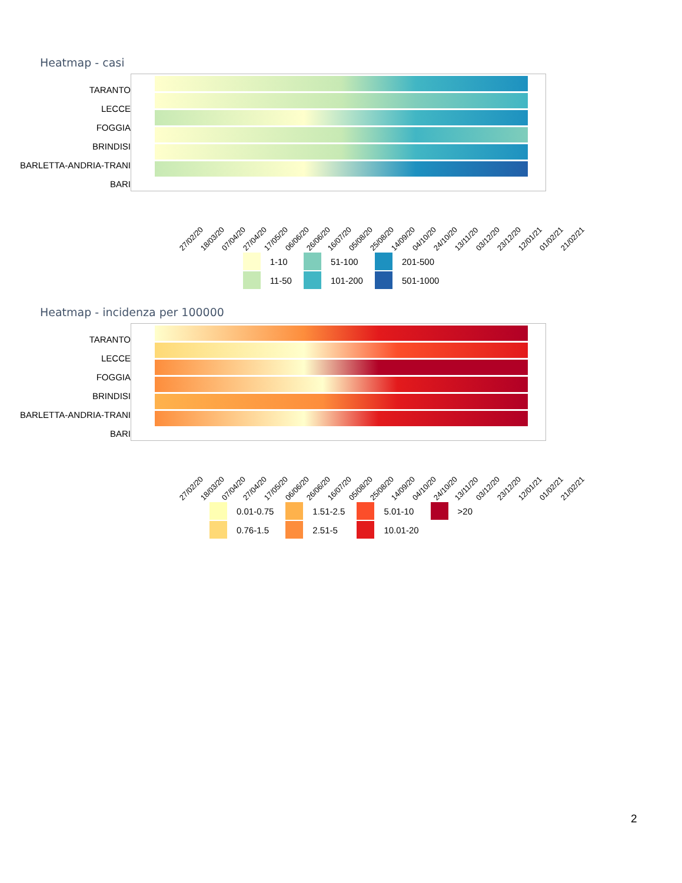Heatmap - casi
TARANTO
LECCE
FOGGIA
BRINDISI
BARLETTA-ANDRIA-TRANI
BARI
27/02/20 18/03/20 07/04/20 27/04/20 17/05/20 06/06/20 26/06/20 16/07/20 05/08/20 25/08/20 14/09/20 04/10/20 24/10/20 13/11/20 03/12/20 23/12/20 12/01/21 01/02/21 21/02/21
1-10
51-100
201-500
11-50
101-200
501-1000
Heatmap - incidenza per 100000
TARANTO
LECCE
FOGGIA
BRINDISI
BARLETTA-ANDRIA-TRANI
BARI
27/02/20 18/03/20 07/04/20 27/04/20 17/05/20 06/06/20 26/06/20 16/07/20 05/08/20 25/08/20 14/09/20 04/10/20 24/10/20 13/11/20 03/12/20 23/12/20 12/01/21 01/02/21 21/02/21
0.01-0.75
1.51-2.5
5.01-10
>20
0.76-1.5
2.51-5
10.01-20
2